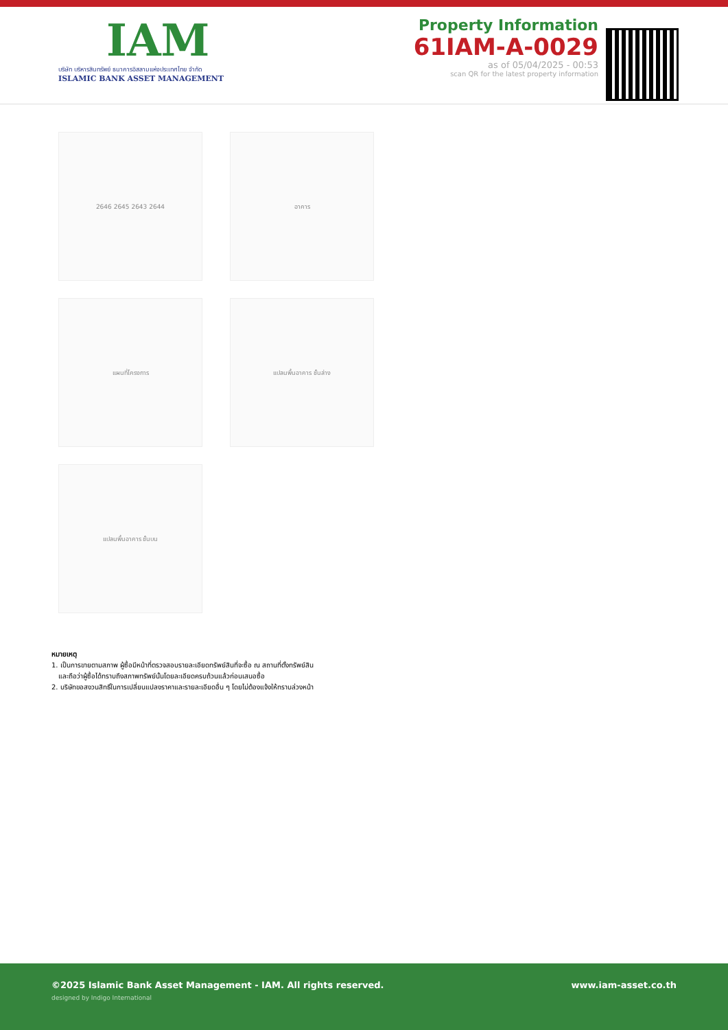IAM
บริษัท บริหารสินทรัพย์ ธนาคารอิสลามแห่งประเทศไทย จำกัด
ISLAMIC BANK ASSET MANAGEMENT
Property Information
61IAM-A-0029
as of 05/04/2025 - 00:53
scan QR for the latest property information
2646 2645 2643 2644
อาคาร
แผนที่โครงการ
แปลนพื้นอาคาร ชั้นล่าง
แปลนพื้นอาคาร ชั้นบน
หมายเหตุ
1. เป็นการขายตามสภาพ ผู้ซื้อมีหน้าที่ตรวจสอบรายละเอียดทรัพย์สินที่จะซื้อ ณ สถานที่ตั้งทรัพย์สิน
และถือว่าผู้ซื้อได้ทราบถึงสภาพทรัพย์นั้นโดยละเอียดครบถ้วนแล้วก่อนเสนอซื้อ
2. บริษัทขอสงวนสิทธิ์ในการเปลี่ยนแปลงราคาและรายละเอียดอื่น ๆ โดยไม่ต้องแจ้งให้ทราบล่วงหน้า
©2025 Islamic Bank Asset Management - IAM. All rights reserved. www.iam-asset.co.th
designed by Indigo International